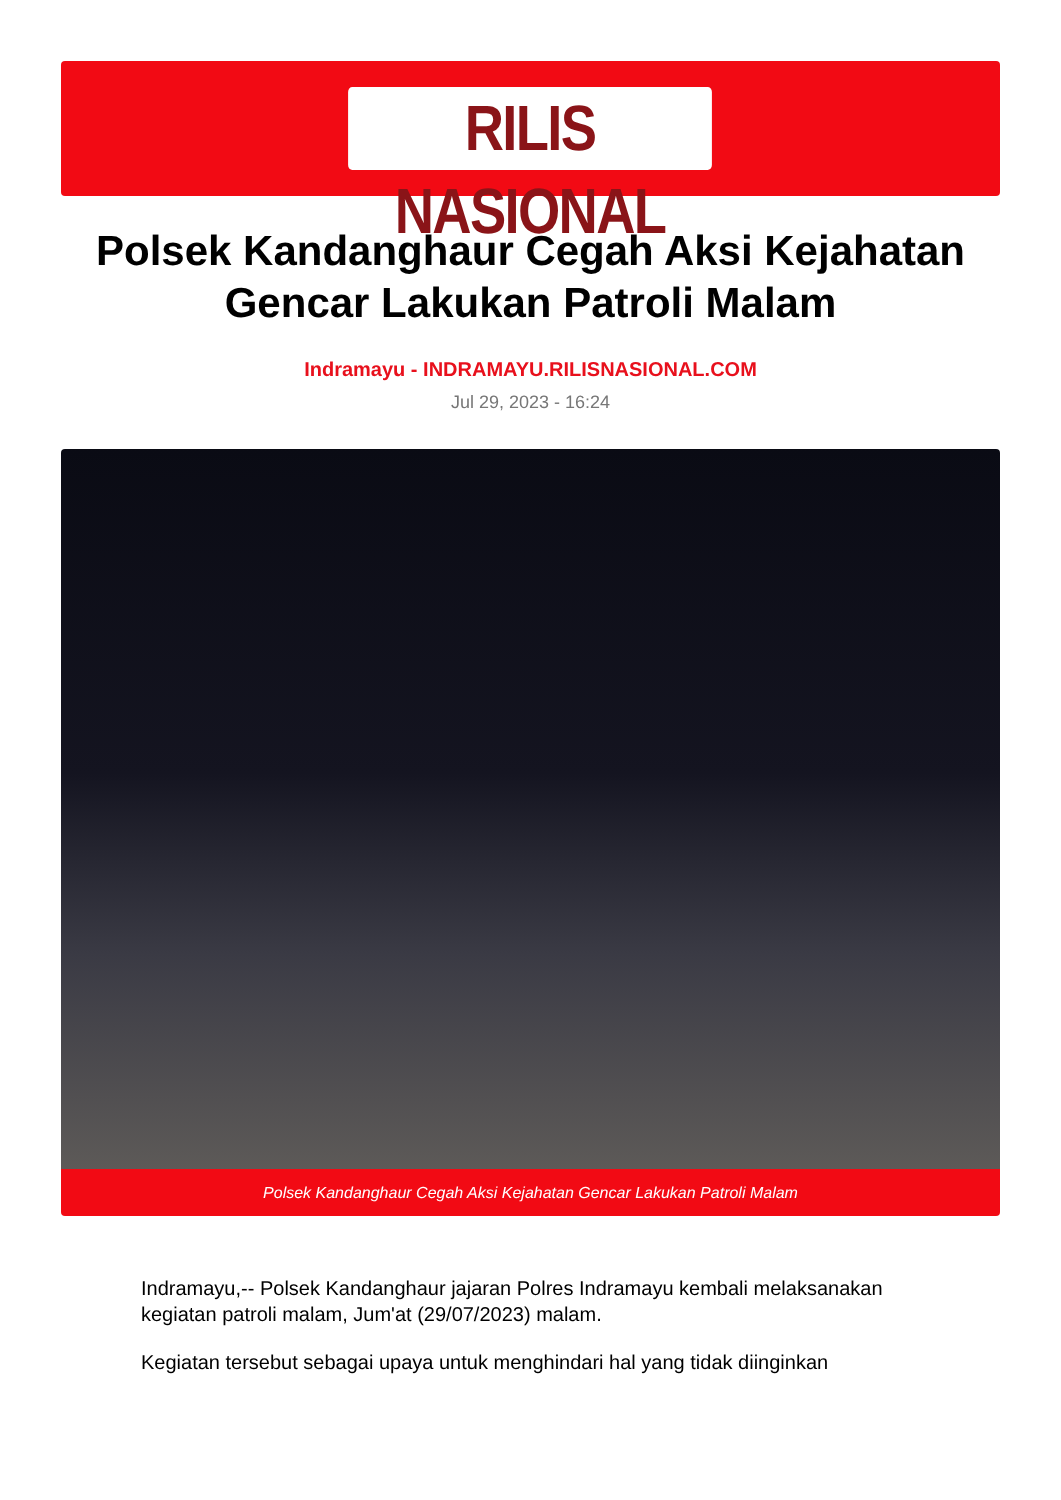RILIS NASIONAL
Polsek Kandanghaur Cegah Aksi Kejahatan Gencar Lakukan Patroli Malam
Indramayu - INDRAMAYU.RILISNASIONAL.COM
Jul 29, 2023 - 16:24
Polsek Kandanghaur Cegah Aksi Kejahatan Gencar Lakukan Patroli Malam
Indramayu,-- Polsek Kandanghaur jajaran Polres Indramayu kembali melaksanakan kegiatan patroli malam, Jum'at (29/07/2023) malam.
Kegiatan tersebut sebagai upaya untuk menghindari hal yang tidak diinginkan